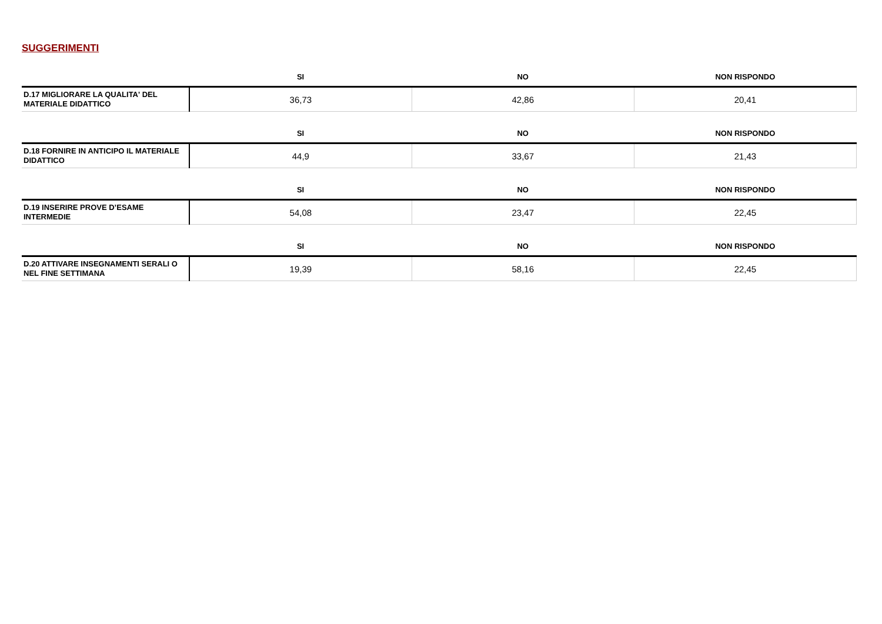SUGGERIMENTI
| | SI | NO | NON RISPONDO |
| --- | --- | --- | --- |
| D.17 MIGLIORARE LA QUALITA' DEL MATERIALE DIDATTICO | 36,73 | 42,86 | 20,41 |
| | SI | NO | NON RISPONDO |
| --- | --- | --- | --- |
| D.18 FORNIRE IN ANTICIPO IL MATERIALE DIDATTICO | 44,9 | 33,67 | 21,43 |
| | SI | NO | NON RISPONDO |
| --- | --- | --- | --- |
| D.19 INSERIRE PROVE D’ESAME INTERMEDIE | 54,08 | 23,47 | 22,45 |
| | SI | NO | NON RISPONDO |
| --- | --- | --- | --- |
| D.20 ATTIVARE INSEGNAMENTI SERALI O NEL FINE SETTIMANA | 19,39 | 58,16 | 22,45 |